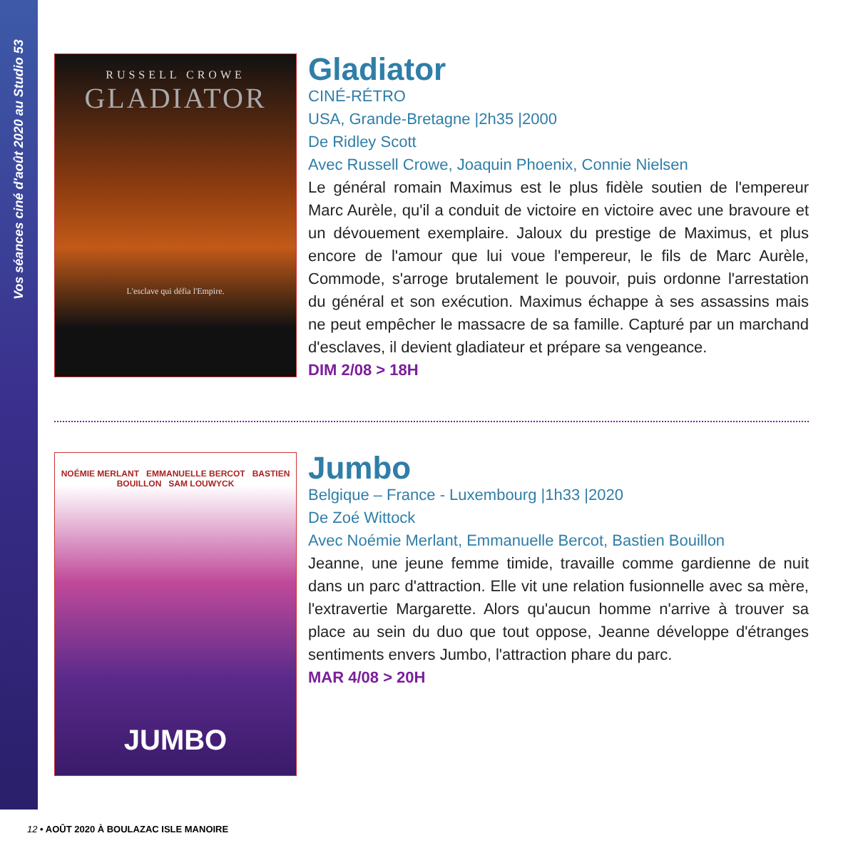Vos séances ciné d'août 2020 au Studio 53
RUSSELL CROWE
GLADIATOR
L'esclave qui défia l'Empire.
Gladiator
CINÉ-RÉTRO
USA, Grande-Bretagne |2h35 |2000
De Ridley Scott
Avec Russell Crowe, Joaquin Phoenix, Connie Nielsen
Le général romain Maximus est le plus fidèle soutien de l'empereur Marc Aurèle, qu'il a conduit de victoire en victoire avec une bravoure et un dévouement exemplaire. Jaloux du prestige de Maximus, et plus encore de l'amour que lui voue l'empereur, le fils de Marc Aurèle, Commode, s'arroge brutalement le pouvoir, puis ordonne l'arrestation du général et son exécution. Maximus échappe à ses assassins mais ne peut empêcher le massacre de sa famille. Capturé par un marchand d'esclaves, il devient gladiateur et prépare sa vengeance.
DIM 2/08 > 18H
NOÉMIE MERLANT EMMANUELLE BERCOT BASTIEN BOUILLON SAM LOUWYCK
JUMBO
Jumbo
Belgique – France - Luxembourg |1h33 |2020
De Zoé Wittock
Avec Noémie Merlant, Emmanuelle Bercot, Bastien Bouillon
Jeanne, une jeune femme timide, travaille comme gardienne de nuit dans un parc d'attraction. Elle vit une relation fusionnelle avec sa mère, l'extravertie Margarette. Alors qu'aucun homme n'arrive à trouver sa place au sein du duo que tout oppose, Jeanne développe d'étranges sentiments envers Jumbo, l'attraction phare du parc.
MAR 4/08 > 20H
12 • AOÛT 2020 À BOULAZAC ISLE MANOIRE